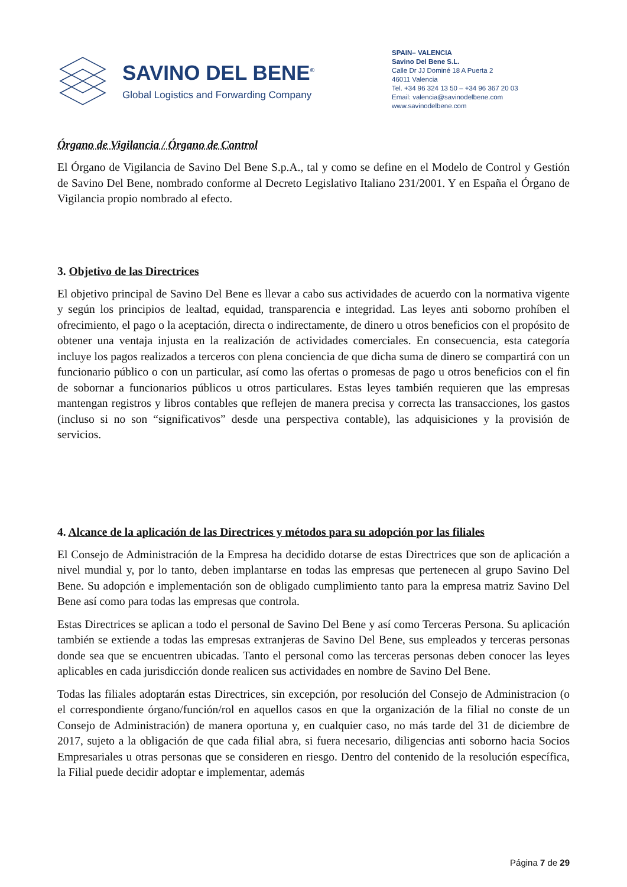SAVINO DEL BENE<sup>®</sup>
Global Logistics and Forwarding Company
SPAIN– VALENCIA
Savino Del Bene S.L.
Calle Dr JJ Dominé 18 A Puerta 2
46011 Valencia
Tel. +34 96 324 13 50 – +34 96 367 20 03
Email: valencia@savinodelbene.com
www.savinodelbene.com
Órgano de Vigilancia / Órgano de Control
El Órgano de Vigilancia de Savino Del Bene S.p.A., tal y como se define en el Modelo de Control y Gestión de Savino Del Bene, nombrado conforme al Decreto Legislativo Italiano 231/2001. Y en España el Órgano de Vigilancia propio nombrado al efecto.
3. Objetivo de las Directrices
El objetivo principal de Savino Del Bene es llevar a cabo sus actividades de acuerdo con la normativa vigente y según los principios de lealtad, equidad, transparencia e integridad. Las leyes anti soborno prohíben el ofrecimiento, el pago o la aceptación, directa o indirectamente, de dinero u otros beneficios con el propósito de obtener una ventaja injusta en la realización de actividades comerciales. En consecuencia, esta categoría incluye los pagos realizados a terceros con plena conciencia de que dicha suma de dinero se compartirá con un funcionario público o con un particular, así como las ofertas o promesas de pago u otros beneficios con el fin de sobornar a funcionarios públicos u otros particulares. Estas leyes también requieren que las empresas mantengan registros y libros contables que reflejen de manera precisa y correcta las transacciones, los gastos (incluso si no son “significativos” desde una perspectiva contable), las adquisiciones y la provisión de servicios.
4. Alcance de la aplicación de las Directrices y métodos para su adopción por las filiales
El Consejo de Administración de la Empresa ha decidido dotarse de estas Directrices que son de aplicación a nivel mundial y, por lo tanto, deben implantarse en todas las empresas que pertenecen al grupo Savino Del Bene. Su adopción e implementación son de obligado cumplimiento tanto para la empresa matriz Savino Del Bene así como para todas las empresas que controla.
Estas Directrices se aplican a todo el personal de Savino Del Bene y así como Terceras Persona. Su aplicación también se extiende a todas las empresas extranjeras de Savino Del Bene, sus empleados y terceras personas donde sea que se encuentren ubicadas. Tanto el personal como las terceras personas deben conocer las leyes aplicables en cada jurisdicción donde realicen sus actividades en nombre de Savino Del Bene.
Todas las filiales adoptarán estas Directrices, sin excepción, por resolución del Consejo de Administracion (o el correspondiente órgano/función/rol en aquellos casos en que la organización de la filial no conste de un Consejo de Administración) de manera oportuna y, en cualquier caso, no más tarde del 31 de diciembre de 2017, sujeto a la obligación de que cada filial abra, si fuera necesario, diligencias anti soborno hacia Socios Empresariales u otras personas que se consideren en riesgo. Dentro del contenido de la resolución específica, la Filial puede decidir adoptar e implementar, además
Página 7 de 29